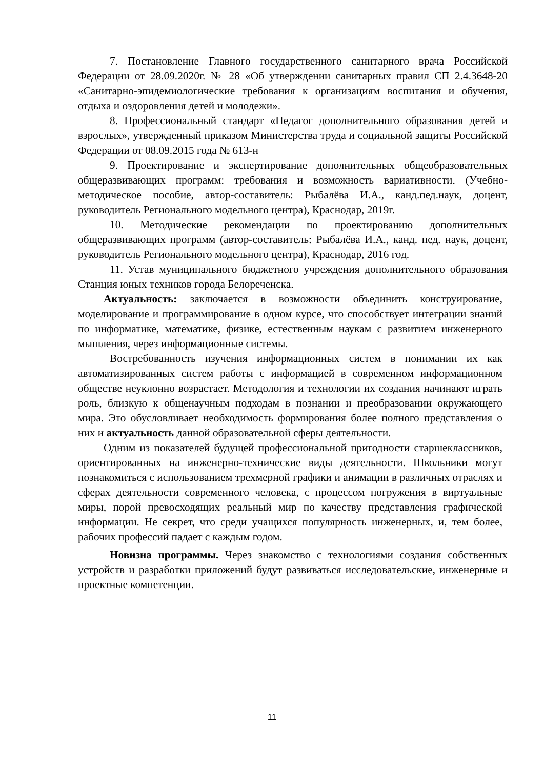7. Постановление Главного государственного санитарного врача Российской Федерации от 28.09.2020г. № 28 «Об утверждении санитарных правил СП 2.4.3648-20 «Санитарно-эпидемиологические требования к организациям воспитания и обучения, отдыха и оздоровления детей и молодежи».
8. Профессиональный стандарт «Педагог дополнительного образования детей и взрослых», утвержденный приказом Министерства труда и социальной защиты Российской Федерации от 08.09.2015 года № 613-н
9. Проектирование и экспертирование дополнительных общеобразовательных общеразвивающих программ: требования и возможность вариативности. (Учебно-методическое пособие, автор-составитель: Рыбалёва И.А., канд.пед.наук, доцент, руководитель Регионального модельного центра), Краснодар, 2019г.
10. Методические рекомендации по проектированию дополнительных общеразвивающих программ (автор-составитель: Рыбалёва И.А., канд. пед. наук, доцент, руководитель Регионального модельного центра), Краснодар, 2016 год.
11. Устав муниципального бюджетного учреждения дополнительного образования Станция юных техников города Белореченска.
Актуальность: заключается в возможности объединить конструирование, моделирование и программирование в одном курсе, что способствует интеграции знаний по информатике, математике, физике, естественным наукам с развитием инженерного мышления, через информационные системы.
Востребованность изучения информационных систем в понимании их как автоматизированных систем работы с информацией в современном информационном обществе неуклонно возрастает. Методология и технологии их создания начинают играть роль, близкую к общенаучным подходам в познании и преобразовании окружающего мира. Это обусловливает необходимость формирования более полного представления о них и актуальность данной образовательной сферы деятельности.
Одним из показателей будущей профессиональной пригодности старшеклассников, ориентированных на инженерно-технические виды деятельности. Школьники могут познакомиться с использованием трехмерной графики и анимации в различных отраслях и сферах деятельности современного человека, с процессом погружения в виртуальные миры, порой превосходящих реальный мир по качеству представления графической информации. Не секрет, что среди учащихся популярность инженерных, и, тем более, рабочих профессий падает с каждым годом.
Новизна программы. Через знакомство с технологиями создания собственных устройств и разработки приложений будут развиваться исследовательские, инженерные и проектные компетенции.
11